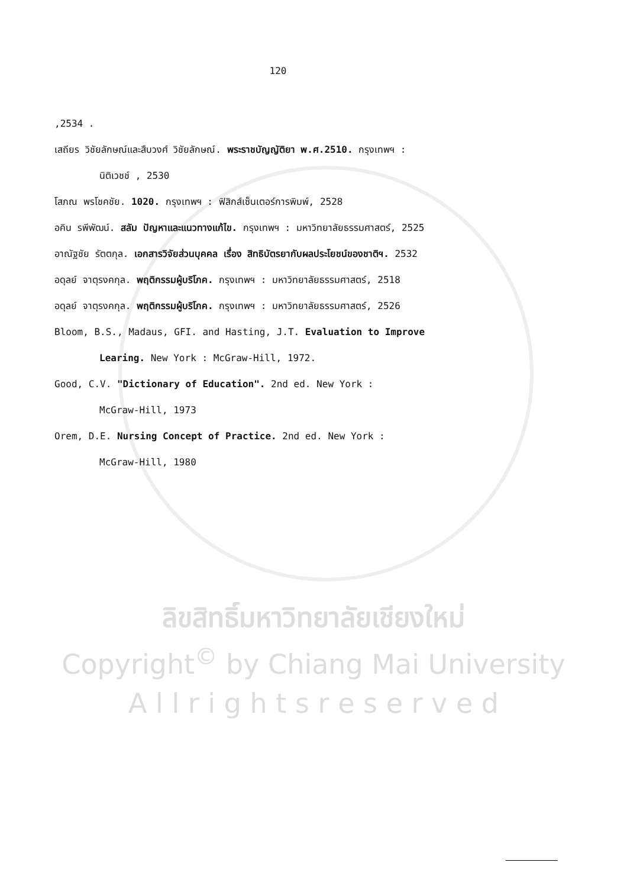120
,2534 .
เสถียร วิชัยลักษณ์และสืบวงศ์ วิชัยลักษณ์. พระราชบัญญัติยา พ.ศ.2510. กรุงเทพฯ :
นิติเวชช์ , 2530
โสภณ พรโชคชัย. 1020. กรุงเทพฯ : ฟิสิกส์เซ็นเตอร์การพิมพ์, 2528
อคิน รพีพัฒน์. สลัม ปัญหาและแนวทางแก้ไข. กรุงเทพฯ : มหาวิทยาลัยธรรมศาสตร์, 2525
อาณัฐชัย รัตตกุล. เอกสารวิจัยส่วนบุคคล เรื่อง สิทธิบัตรยากับผลประโยชน์ของชาติฯ. 2532
อดุลย์ จาตุรงคกุล. พฤติกรรมผู้บริโภค. กรุงเทพฯ : มหาวิทยาลัยธรรมศาสตร์, 2518
อดุลย์ จาตุรงคกุล. พฤติกรรมผู้บริโภค. กรุงเทพฯ : มหาวิทยาลัยธรรมศาสตร์, 2526
Bloom, B.S., Madaus, GFI. and Hasting, J.T. Evaluation to Improve
Learing. New York : McGraw-Hill, 1972.
Good, C.V. "Dictionary of Education". 2nd ed. New York :
McGraw-Hill, 1973
Orem, D.E. Nursing Concept of Practice. 2nd ed. New York :
McGraw-Hill, 1980
ลิขสิทธิ์มหาวิทยาลัยเชียงใหม่
Copyright<sup>©</sup> by Chiang Mai University
A l l r i g h t s r e s e r v e d